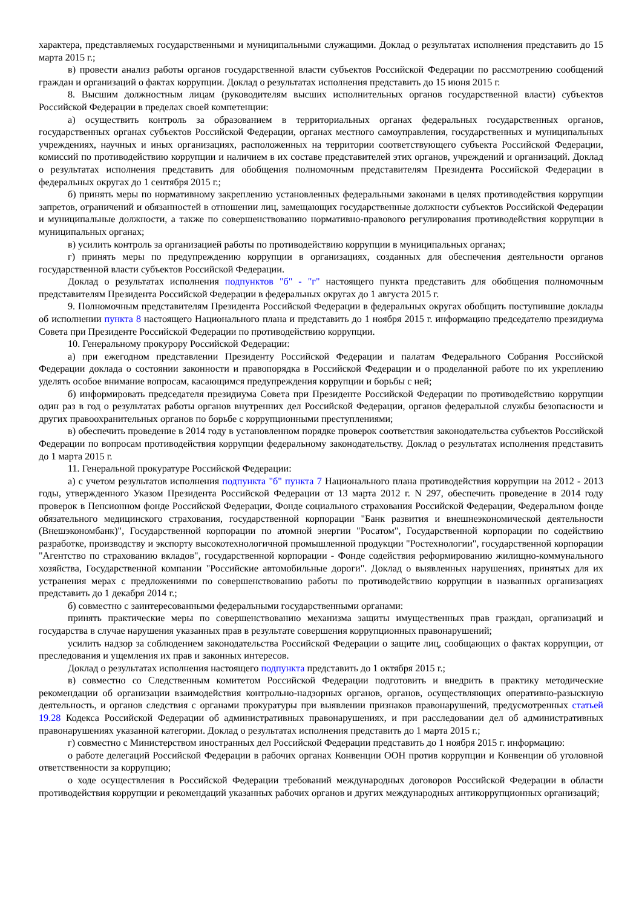характера, представляемых государственными и муниципальными служащими. Доклад о результатах исполнения представить до 15 марта 2015 г.;
в) провести анализ работы органов государственной власти субъектов Российской Федерации по рассмотрению сообщений граждан и организаций о фактах коррупции. Доклад о результатах исполнения представить до 15 июня 2015 г.
8. Высшим должностным лицам (руководителям высших исполнительных органов государственной власти) субъектов Российской Федерации в пределах своей компетенции:
а) осуществить контроль за образованием в территориальных органах федеральных государственных органов, государственных органах субъектов Российской Федерации, органах местного самоуправления, государственных и муниципальных учреждениях, научных и иных организациях, расположенных на территории соответствующего субъекта Российской Федерации, комиссий по противодействию коррупции и наличием в их составе представителей этих органов, учреждений и организаций. Доклад о результатах исполнения представить для обобщения полномочным представителям Президента Российской Федерации в федеральных округах до 1 сентября 2015 г.;
б) принять меры по нормативному закреплению установленных федеральными законами в целях противодействия коррупции запретов, ограничений и обязанностей в отношении лиц, замещающих государственные должности субъектов Российской Федерации и муниципальные должности, а также по совершенствованию нормативно-правового регулирования противодействия коррупции в муниципальных органах;
в) усилить контроль за организацией работы по противодействию коррупции в муниципальных органах;
г) принять меры по предупреждению коррупции в организациях, созданных для обеспечения деятельности органов государственной власти субъектов Российской Федерации.
Доклад о результатах исполнения подпунктов "б" - "г" настоящего пункта представить для обобщения полномочным представителям Президента Российской Федерации в федеральных округах до 1 августа 2015 г.
9. Полномочным представителям Президента Российской Федерации в федеральных округах обобщить поступившие доклады об исполнении пункта 8 настоящего Национального плана и представить до 1 ноября 2015 г. информацию председателю президиума Совета при Президенте Российской Федерации по противодействию коррупции.
10. Генеральному прокурору Российской Федерации:
а) при ежегодном представлении Президенту Российской Федерации и палатам Федерального Собрания Российской Федерации доклада о состоянии законности и правопорядка в Российской Федерации и о проделанной работе по их укреплению уделять особое внимание вопросам, касающимся предупреждения коррупции и борьбы с ней;
б) информировать председателя президиума Совета при Президенте Российской Федерации по противодействию коррупции один раз в год о результатах работы органов внутренних дел Российской Федерации, органов федеральной службы безопасности и других правоохранительных органов по борьбе с коррупционными преступлениями;
в) обеспечить проведение в 2014 году в установленном порядке проверок соответствия законодательства субъектов Российской Федерации по вопросам противодействия коррупции федеральному законодательству. Доклад о результатах исполнения представить до 1 марта 2015 г.
11. Генеральной прокуратуре Российской Федерации:
а) с учетом результатов исполнения подпункта "б" пункта 7 Национального плана противодействия коррупции на 2012 - 2013 годы, утвержденного Указом Президента Российской Федерации от 13 марта 2012 г. N 297, обеспечить проведение в 2014 году проверок в Пенсионном фонде Российской Федерации, Фонде социального страхования Российской Федерации, Федеральном фонде обязательного медицинского страхования, государственной корпорации "Банк развития и внешнеэкономической деятельности (Внешэкономбанк)", Государственной корпорации по атомной энергии "Росатом", Государственной корпорации по содействию разработке, производству и экспорту высокотехнологичной промышленной продукции "Ростехнологии", государственной корпорации "Агентство по страхованию вкладов", государственной корпорации - Фонде содействия реформированию жилищно-коммунального хозяйства, Государственной компании "Российские автомобильные дороги". Доклад о выявленных нарушениях, принятых для их устранения мерах с предложениями по совершенствованию работы по противодействию коррупции в названных организациях представить до 1 декабря 2014 г.;
б) совместно с заинтересованными федеральными государственными органами:
принять практические меры по совершенствованию механизма защиты имущественных прав граждан, организаций и государства в случае нарушения указанных прав в результате совершения коррупционных правонарушений;
усилить надзор за соблюдением законодательства Российской Федерации о защите лиц, сообщающих о фактах коррупции, от преследования и ущемления их прав и законных интересов.
Доклад о результатах исполнения настоящего подпункта представить до 1 октября 2015 г.;
в) совместно со Следственным комитетом Российской Федерации подготовить и внедрить в практику методические рекомендации об организации взаимодействия контрольно-надзорных органов, органов, осуществляющих оперативно-разыскную деятельность, и органов следствия с органами прокуратуры при выявлении признаков правонарушений, предусмотренных статьей 19.28 Кодекса Российской Федерации об административных правонарушениях, и при расследовании дел об административных правонарушениях указанной категории. Доклад о результатах исполнения представить до 1 марта 2015 г.;
г) совместно с Министерством иностранных дел Российской Федерации представить до 1 ноября 2015 г. информацию:
о работе делегаций Российской Федерации в рабочих органах Конвенции ООН против коррупции и Конвенции об уголовной ответственности за коррупцию;
о ходе осуществления в Российской Федерации требований международных договоров Российской Федерации в области противодействия коррупции и рекомендаций указанных рабочих органов и других международных антикоррупционных организаций;